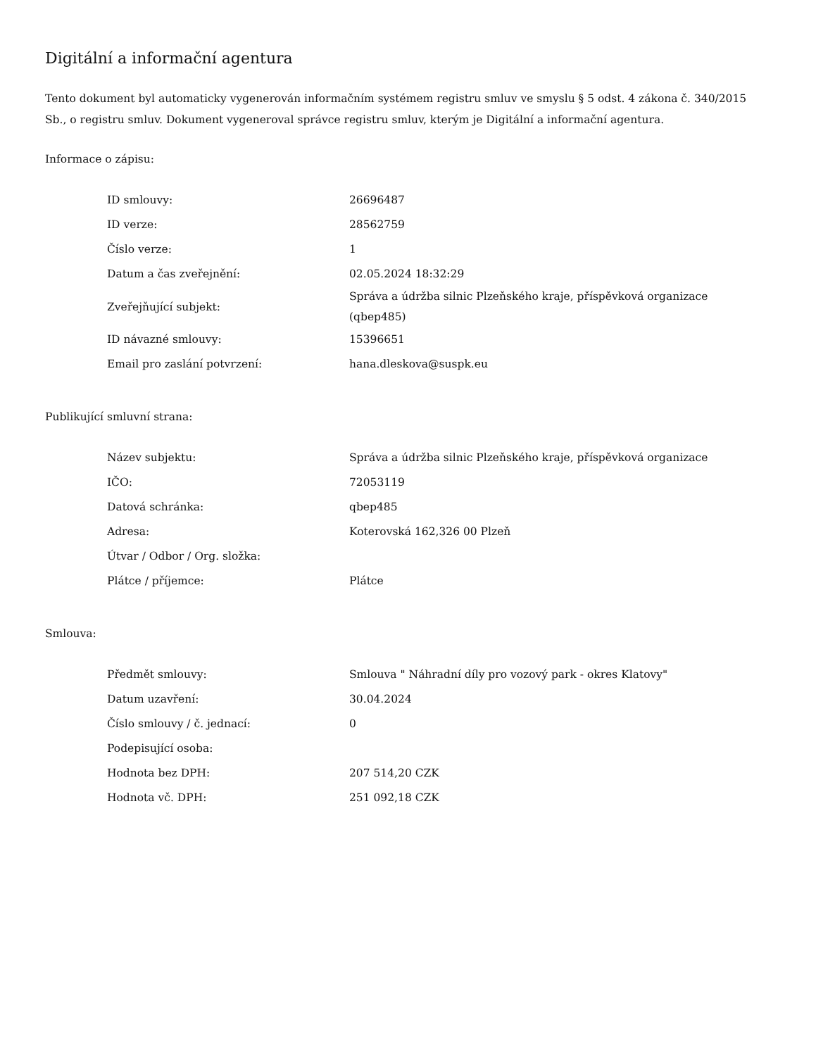Digitální a informační agentura
Tento dokument byl automaticky vygenerován informačním systémem registru smluv ve smyslu § 5 odst. 4 zákona č. 340/2015 Sb., o registru smluv. Dokument vygeneroval správce registru smluv, kterým je Digitální a informační agentura.
Informace o zápisu:
| ID smlouvy: | 26696487 |
| ID verze: | 28562759 |
| Číslo verze: | 1 |
| Datum a čas zveřejnění: | 02.05.2024 18:32:29 |
| Zveřejňující subjekt: | Správa a údržba silnic Plzeňského kraje, příspěvková organizace (qbep485) |
| ID návazné smlouvy: | 15396651 |
| Email pro zaslání potvrzení: | hana.dleskova@suspk.eu |
Publikující smluvní strana:
| Název subjektu: | Správa a údržba silnic Plzeňského kraje, příspěvková organizace |
| IČO: | 72053119 |
| Datová schránka: | qbep485 |
| Adresa: | Koterovská 162,326 00 Plzeň |
| Útvar / Odbor / Org. složka: | |
| Plátce / příjemce: | Plátce |
Smlouva:
| Předmět smlouvy: | Smlouva " Náhradní díly pro vozový park - okres Klatovy" |
| Datum uzavření: | 30.04.2024 |
| Číslo smlouvy / č. jednací: | 0 |
| Podepisující osoba: | |
| Hodnota bez DPH: | 207 514,20 CZK |
| Hodnota vč. DPH: | 251 092,18 CZK |